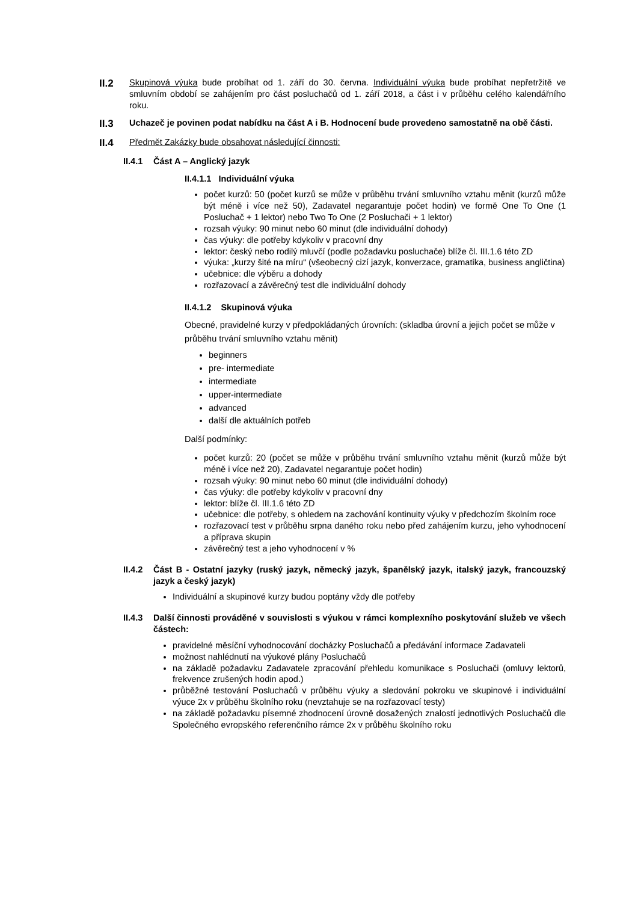II.2
Skupinová výuka bude probíhat od 1. září do 30. června. Individuální výuka bude probíhat nepřetržitě ve smluvním období se zahájením pro část posluchačů od 1. září 2018, a část i v průběhu celého kalendářního roku.
II.3
Uchazeč je povinen podat nabídku na část A i B. Hodnocení bude provedeno samostatně na obě části.
II.4
Předmět Zakázky bude obsahovat následující činnosti:
II.4.1
Část A – Anglický jazyk
II.4.1.1 Individuální výuka
počet kurzů: 50 (počet kurzů se může v průběhu trvání smluvního vztahu měnit (kurzů může být méně i více než 50), Zadavatel negarantuje počet hodin) ve formě One To One (1 Posluchač + 1 lektor) nebo Two To One (2 Posluchači + 1 lektor)
rozsah výuky: 90 minut nebo 60 minut (dle individuální dohody)
čas výuky: dle potřeby kdykoliv v pracovní dny
lektor: český nebo rodilý mluvčí (podle požadavku posluchače) blíže čl. III.1.6 této ZD
výuka: „kurzy šité na míru“ (všeobecný cizí jazyk, konverzace, gramatika, business angličtina)
učebnice: dle výběru a dohody
rozřazovací a závěrečný test dle individuální dohody
II.4.1.2 Skupinová výuka
Obecné, pravidelné kurzy v předpokládaných úrovních: (skladba úrovní a jejich počet se může v průběhu trvání smluvního vztahu měnit)
beginners
pre- intermediate
intermediate
upper-intermediate
advanced
další dle aktuálních potřeb
Další podmínky:
počet kurzů: 20 (počet se může v průběhu trvání smluvního vztahu měnit (kurzů může být méně i více než 20), Zadavatel negarantuje počet hodin)
rozsah výuky: 90 minut nebo 60 minut (dle individuální dohody)
čas výuky: dle potřeby kdykoliv v pracovní dny
lektor: blíže čl. III.1.6 této ZD
učebnice: dle potřeby, s ohledem na zachování kontinuity výuky v předchozím školním roce
rozřazovací test v průběhu srpna daného roku nebo před zahájením kurzu, jeho vyhodnocení a příprava skupin
závěrečný test a jeho vyhodnocení v %
II.4.2
Část B - Ostatní jazyky (ruský jazyk, německý jazyk, španělský jazyk, italský jazyk, francouzský jazyk a český jazyk)
Individuální a skupinové kurzy budou poptány vždy dle potřeby
II.4.3
Další činnosti prováděné v souvislosti s výukou v rámci komplexního poskytování služeb ve všech částech:
pravidelné měsíční vyhodnocování docházky Posluchačů a předávání informace Zadavateli
možnost nahlédnutí na výukové plány Posluchačů
na základě požadavku Zadavatele zpracování přehledu komunikace s Posluchači (omluvy lektorů, frekvence zrušených hodin apod.)
průběžné testování Posluchačů v průběhu výuky a sledování pokroku ve skupinové i individuální výuce 2x v průběhu školního roku (nevztahuje se na rozřazovací testy)
na základě požadavku písemné zhodnocení úrovně dosažených znalostí jednotlivých Posluchačů dle Společného evropského referenčního rámce 2x v průběhu školního roku